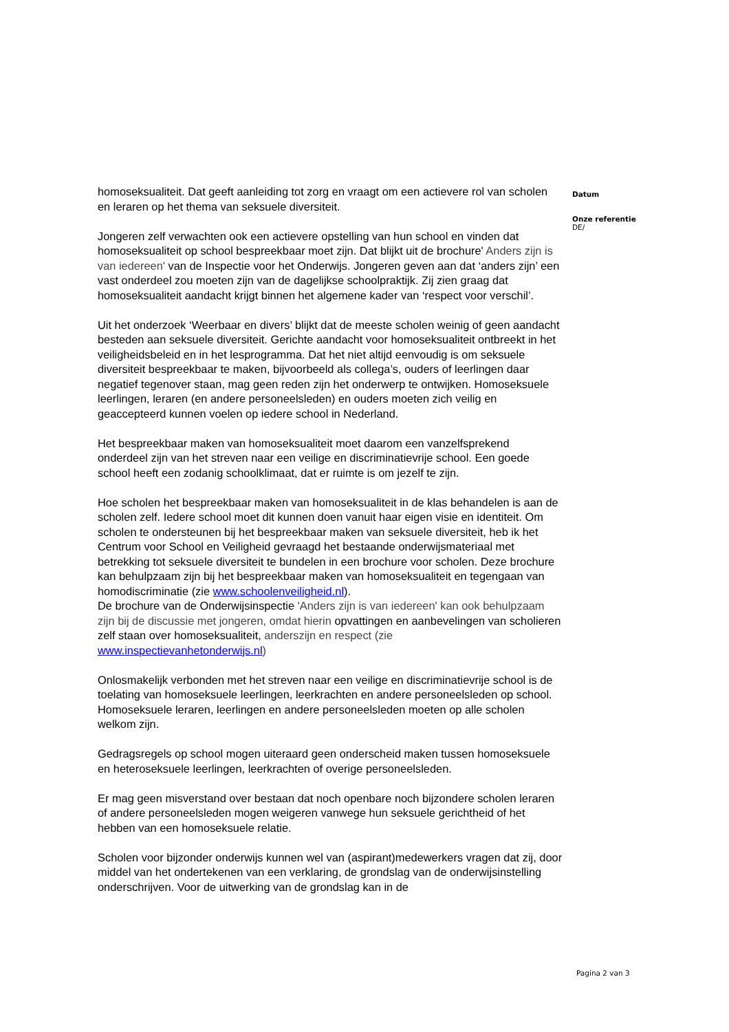homoseksualiteit. Dat geeft aanleiding tot zorg en vraagt om een actievere rol van scholen en leraren op het thema van seksuele diversiteit.
Jongeren zelf verwachten ook een actievere opstelling van hun school en vinden dat homoseksualiteit op school bespreekbaar moet zijn. Dat blijkt uit de brochure' Anders zijn is van iedereen' van de Inspectie voor het Onderwijs. Jongeren geven aan dat ‘anders zijn’ een vast onderdeel zou moeten zijn van de dagelijkse schoolpraktijk. Zij zien graag dat homoseksualiteit aandacht krijgt binnen het algemene kader van ‘respect voor verschil’.
Uit het onderzoek ‘Weerbaar en divers’ blijkt dat de meeste scholen weinig of geen aandacht besteden aan seksuele diversiteit. Gerichte aandacht voor homoseksualiteit ontbreekt in het veiligheidsbeleid en in het lesprogramma. Dat het niet altijd eenvoudig is om seksuele diversiteit bespreekbaar te maken, bijvoorbeeld als collega’s, ouders of leerlingen daar negatief tegenover staan, mag geen reden zijn het onderwerp te ontwijken. Homoseksuele leerlingen, leraren (en andere personeelsleden) en ouders moeten zich veilig en geaccepteerd kunnen voelen op iedere school in Nederland.
Het bespreekbaar maken van homoseksualiteit moet daarom een vanzelfsprekend onderdeel zijn van het streven naar een veilige en discriminatievrije school. Een goede school heeft een zodanig schoolklimaat, dat er ruimte is om jezelf te zijn.
Hoe scholen het bespreekbaar maken van homoseksualiteit in de klas behandelen is aan de scholen zelf. Iedere school moet dit kunnen doen vanuit haar eigen visie en identiteit. Om scholen te ondersteunen bij het bespreekbaar maken van seksuele diversiteit, heb ik het Centrum voor School en Veiligheid gevraagd het bestaande onderwijsmateriaal met betrekking tot seksuele diversiteit te bundelen in een brochure voor scholen. Deze brochure kan behulpzaam zijn bij het bespreekbaar maken van homoseksualiteit en tegengaan van homodiscriminatie (zie www.schoolenveiligheid.nl).
De brochure van de Onderwijsinspectie 'Anders zijn is van iedereen' kan ook behulpzaam zijn bij de discussie met jongeren, omdat hierin opvattingen en aanbevelingen van scholieren zelf staan over homoseksualiteit, anderszijn en respect (zie www.inspectievanhetonderwijs.nl)
Onlosmakelijk verbonden met het streven naar een veilige en discriminatievrije school is de toelating van homoseksuele leerlingen, leerkrachten en andere personeelsleden op school. Homoseksuele leraren, leerlingen en andere personeelsleden moeten op alle scholen welkom zijn.
Gedragsregels op school mogen uiteraard geen onderscheid maken tussen homoseksuele en heteroseksuele leerlingen, leerkrachten of overige personeelsleden.
Er mag geen misverstand over bestaan dat noch openbare noch bijzondere scholen leraren of andere personeelsleden mogen weigeren vanwege hun seksuele gerichtheid of het hebben van een homoseksuele relatie.
Scholen voor bijzonder onderwijs kunnen wel van (aspirant)medewerkers vragen dat zij, door middel van het ondertekenen van een verklaring, de grondslag van de onderwijsinstelling onderschrijven. Voor de uitwerking van de grondslag kan in de
Datum
Onze referentie
DE/
Pagina 2 van 3